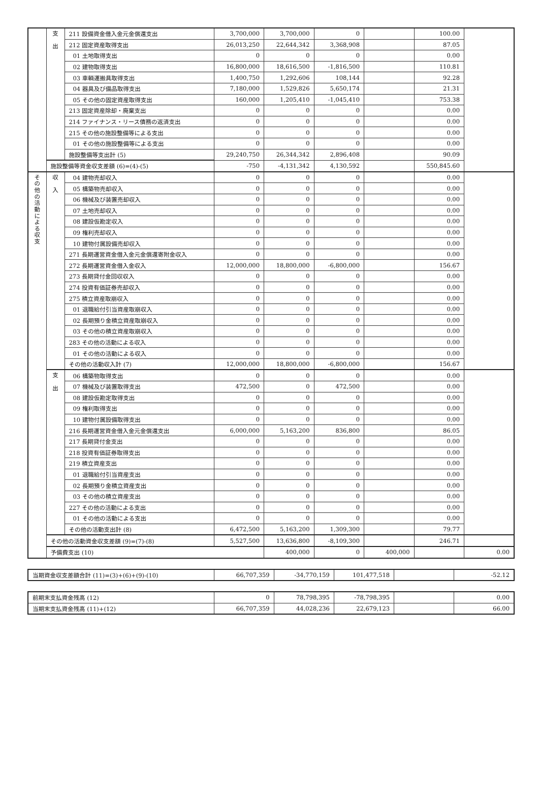| | 支 出 | 211 設備資金借入金元金償還支出 | 3,700,000 | 3,700,000 | 0 | | 100.00 | |
| | | 212 固定資産取得支出 | 26,013,250 | 22,644,342 | 3,368,908 | | 87.05 | |
| | | 01 土地取得支出 | 0 | 0 | 0 | | 0.00 | |
| | | 02 建物取得支出 | 16,800,000 | 18,616,500 | -1,816,500 | | 110.81 | |
| | | 03 車輌運搬具取得支出 | 1,400,750 | 1,292,606 | 108,144 | | 92.28 | |
| | | 04 器具及び備品取得支出 | 7,180,000 | 1,529,826 | 5,650,174 | | 21.31 | |
| | | 05 その他の固定資産取得支出 | 160,000 | 1,205,410 | -1,045,410 | | 753.38 | |
| | | 213 固定資産除却・廃棄支出 | 0 | 0 | 0 | | 0.00 | |
| | | 214 ファイナンス・リース債務の返済支出 | 0 | 0 | 0 | | 0.00 | |
| | | 215 その他の施設整備等による支出 | 0 | 0 | 0 | | 0.00 | |
| | | 01 その他の施設整備等による支出 | 0 | 0 | 0 | | 0.00 | |
| | | 施設整備等支出計 (5) | 29,240,750 | 26,344,342 | 2,896,408 | | 90.09 | |
| | 施設整備等資金収支差額 (6)=(4)-(5) | | -750 | -4,131,342 | 4,130,592 | | 550,845.60 | |
| そ の 他 の 活 動 に よ る 収 支 | 収 入 | 04 建物売却収入 | 0 | 0 | 0 | | 0.00 | |
| | | 05 構築物売却収入 | 0 | 0 | 0 | | 0.00 | |
| | | 06 機械及び装置売却収入 | 0 | 0 | 0 | | 0.00 | |
| | | 07 土地売却収入 | 0 | 0 | 0 | | 0.00 | |
| | | 08 建設仮勘定収入 | 0 | 0 | 0 | | 0.00 | |
| | | 09 権利売却収入 | 0 | 0 | 0 | | 0.00 | |
| | | 10 建物付属設備売却収入 | 0 | 0 | 0 | | 0.00 | |
| | | 271 長期運営資金借入金元金償還寄附金収入 | 0 | 0 | 0 | | 0.00 | |
| | | 272 長期運営資金借入金収入 | 12,000,000 | 18,800,000 | -6,800,000 | | 156.67 | |
| | | 273 長期貸付金回収収入 | 0 | 0 | 0 | | 0.00 | |
| | | 274 投資有価証券売却収入 | 0 | 0 | 0 | | 0.00 | |
| | | 275 積立資産取崩収入 | 0 | 0 | 0 | | 0.00 | |
| | | 01 退職給付引当資産取崩収入 | 0 | 0 | 0 | | 0.00 | |
| | | 02 長期預り金積立資産取崩収入 | 0 | 0 | 0 | | 0.00 | |
| | | 03 その他の積立資産取崩収入 | 0 | 0 | 0 | | 0.00 | |
| | | 283 その他の活動による収入 | 0 | 0 | 0 | | 0.00 | |
| | | 01 その他の活動による収入 | 0 | 0 | 0 | | 0.00 | |
| | | その他の活動収入計 (7) | 12,000,000 | 18,800,000 | -6,800,000 | | 156.67 | |
| | 支 出 | 06 構築物取得支出 | 0 | 0 | 0 | | 0.00 | |
| | | 07 機械及び装置取得支出 | 472,500 | 0 | 472,500 | | 0.00 | |
| | | 08 建設仮勘定取得支出 | 0 | 0 | 0 | | 0.00 | |
| | | 09 権利取得支出 | 0 | 0 | 0 | | 0.00 | |
| | | 10 建物付属設備取得支出 | 0 | 0 | 0 | | 0.00 | |
| | | 216 長期運営資金借入金元金償還支出 | 6,000,000 | 5,163,200 | 836,800 | | 86.05 | |
| | | 217 長期貸付金支出 | 0 | 0 | 0 | | 0.00 | |
| | | 218 投資有価証券取得支出 | 0 | 0 | 0 | | 0.00 | |
| | | 219 積立資産支出 | 0 | 0 | 0 | | 0.00 | |
| | | 01 退職給付引当資産支出 | 0 | 0 | 0 | | 0.00 | |
| | | 02 長期預り金積立資産支出 | 0 | 0 | 0 | | 0.00 | |
| | | 03 その他の積立資産支出 | 0 | 0 | 0 | | 0.00 | |
| | | 227 その他の活動による支出 | 0 | 0 | 0 | | 0.00 | |
| | | 01 その他の活動による支出 | 0 | 0 | 0 | | 0.00 | |
| | | その他の活動支出計 (8) | 6,472,500 | 5,163,200 | 1,309,300 | | 79.77 | |
| | その他の活動資金収支差額 (9)=(7)-(8) | | 5,527,500 | 13,636,800 | -8,109,300 | | 246.71 | |
| | 予備費支出 (10) | | | 400,000 | 0 | 400,000 | | 0.00 |
| 当期資金収支差額合計 (11)=(3)+(6)+(9)-(10) | 66,707,359 | -34,770,159 | 101,477,518 | | -52.12 |
| 前期末支払資金残高 (12) | 0 | 78,798,395 | -78,798,395 | | 0.00 |
| 当期末支払資金残高 (11)+(12) | 66,707,359 | 44,028,236 | 22,679,123 | | 66.00 |